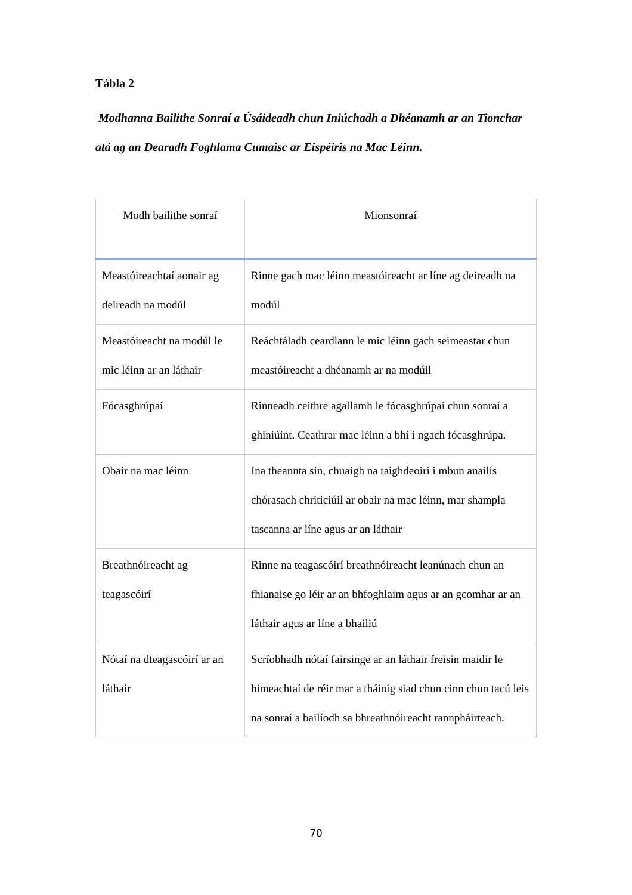Tábla 2
Modhanna Bailithe Sonraí a Úsáideadh chun Iniúchadh a Dhéanamh ar an Tionchar atá ag an Dearadh Foghlama Cumaisc ar Eispéiris na Mac Léinn.
| Modh bailithe sonraí | Mionsonraí |
| --- | --- |
| Meastóireachtaí aonair ag deireadh na modúl | Rinne gach mac léinn meastóireacht ar líne ag deireadh na modúl |
| Meastóireacht na modúl le mic léinn ar an láthair | Reáchtáladh ceardlann le mic léinn gach seimeastar chun meastóireacht a dhéanamh ar na modúil |
| Fócasghrúpaí | Rinneadh ceithre agallamh le fócasghrúpaí chun sonraí a ghiniúint. Ceathrar mac léinn a bhí i ngach fócasghrúpa. |
| Obair na mac léinn | Ina theannta sin, chuaigh na taighdeoirí i mbun anailís chórasach chriticiúil ar obair na mac léinn, mar shampla tascanna ar líne agus ar an láthair |
| Breathnóireacht ag teagascóirí | Rinne na teagascóirí breathnóireacht leanúnach chun an fhianaise go léir ar an bhfoghlaim agus ar an gcomhar ar an láthair agus ar líne a bhailiú |
| Nótaí na dteagascóirí ar an láthair | Scríobhadh nótaí fairsinge ar an láthair freisin maidir le himeachtaí de réir mar a tháinig siad chun cinn chun tacú leis na sonraí a bailíodh sa bhreathnóireacht rannpháirteach. |
70